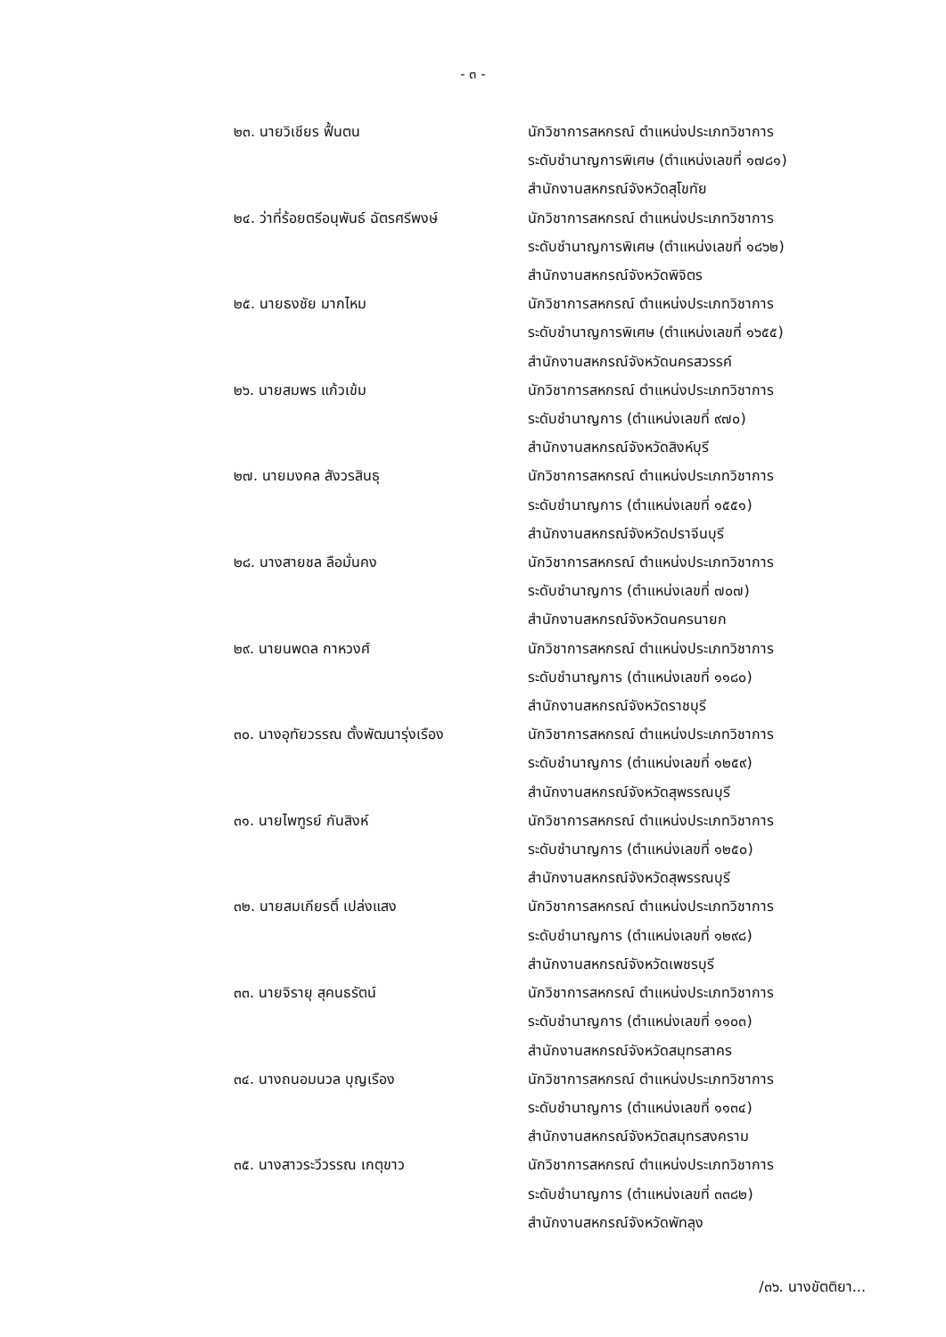- ๓ -
| ๒๓. นายวิเชียร ฟื้นตน | นักวิชาการสหกรณ์ ตำแหน่งประเภทวิชาการ ระดับชำนาญการพิเศษ (ตำแหน่งเลขที่ ๑๗๘๑) สำนักงานสหกรณ์จังหวัดสุโขทัย |
| ๒๔. ว่าที่ร้อยตรีอนุพันธ์ ฉัตรศรีพงษ์ | นักวิชาการสหกรณ์ ตำแหน่งประเภทวิชาการ ระดับชำนาญการพิเศษ (ตำแหน่งเลขที่ ๑๘๖๒) สำนักงานสหกรณ์จังหวัดพิจิตร |
| ๒๕. นายธงชัย มากไหม | นักวิชาการสหกรณ์ ตำแหน่งประเภทวิชาการ ระดับชำนาญการพิเศษ (ตำแหน่งเลขที่ ๑๖๕๕) สำนักงานสหกรณ์จังหวัดนครสวรรค์ |
| ๒๖. นายสมพร แก้วเข้ม | นักวิชาการสหกรณ์ ตำแหน่งประเภทวิชาการ ระดับชำนาญการ (ตำแหน่งเลขที่ ๙๗๐) สำนักงานสหกรณ์จังหวัดสิงห์บุรี |
| ๒๗. นายมงคล สังวรสินธุ | นักวิชาการสหกรณ์ ตำแหน่งประเภทวิชาการ ระดับชำนาญการ (ตำแหน่งเลขที่ ๑๕๕๑) สำนักงานสหกรณ์จังหวัดปราจีนบุรี |
| ๒๘. นางสายชล ลือมั่นคง | นักวิชาการสหกรณ์ ตำแหน่งประเภทวิชาการ ระดับชำนาญการ (ตำแหน่งเลขที่ ๗๐๗) สำนักงานสหกรณ์จังหวัดนครนายก |
| ๒๙. นายนพดล กาหวงศ์ | นักวิชาการสหกรณ์ ตำแหน่งประเภทวิชาการ ระดับชำนาญการ (ตำแหน่งเลขที่ ๑๑๘๐) สำนักงานสหกรณ์จังหวัดราชบุรี |
| ๓๐. นางอุทัยวรรณ ตั้งพัฒนารุ่งเรือง | นักวิชาการสหกรณ์ ตำแหน่งประเภทวิชาการ ระดับชำนาญการ (ตำแหน่งเลขที่ ๑๒๕๙) สำนักงานสหกรณ์จังหวัดสุพรรณบุรี |
| ๓๑. นายไพฑูรย์ กันสิงห์ | นักวิชาการสหกรณ์ ตำแหน่งประเภทวิชาการ ระดับชำนาญการ (ตำแหน่งเลขที่ ๑๒๕๐) สำนักงานสหกรณ์จังหวัดสุพรรณบุรี |
| ๓๒. นายสมเกียรติ์ เปล่งแสง | นักวิชาการสหกรณ์ ตำแหน่งประเภทวิชาการ ระดับชำนาญการ (ตำแหน่งเลขที่ ๑๒๙๘) สำนักงานสหกรณ์จังหวัดเพชรบุรี |
| ๓๓. นายจิรายุ สุคนธรัตน์ | นักวิชาการสหกรณ์ ตำแหน่งประเภทวิชาการ ระดับชำนาญการ (ตำแหน่งเลขที่ ๑๑๐๓) สำนักงานสหกรณ์จังหวัดสมุทรสาคร |
| ๓๔. นางถนอมนวล บุญเรือง | นักวิชาการสหกรณ์ ตำแหน่งประเภทวิชาการ ระดับชำนาญการ (ตำแหน่งเลขที่ ๑๑๓๔) สำนักงานสหกรณ์จังหวัดสมุทรสงคราม |
| ๓๕. นางสาวระวีวรรณ เกตุขาว | นักวิชาการสหกรณ์ ตำแหน่งประเภทวิชาการ ระดับชำนาญการ (ตำแหน่งเลขที่ ๓๓๘๒) สำนักงานสหกรณ์จังหวัดพัทลุง |
/๓๖. นางขัตติยา...